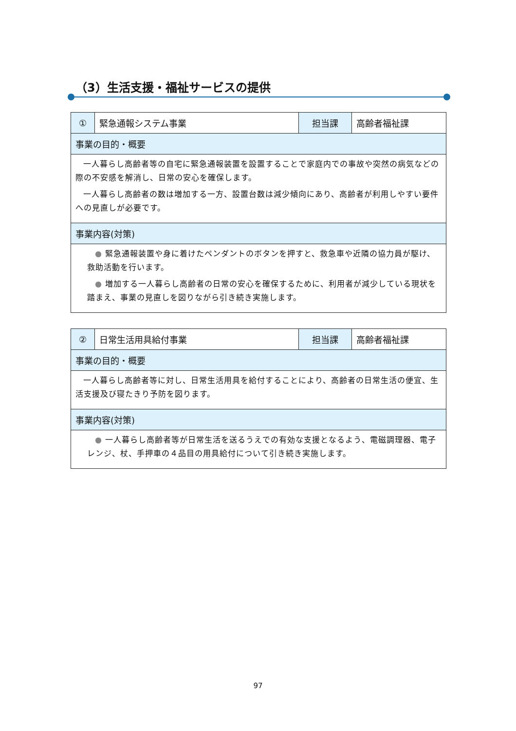（3）生活支援・福祉サービスの提供
| ① | 緊急通報システム事業 | 担当課 | 高齢者福祉課 |
| 事業の目的・概要 | | | |
| 一人暮らし高齢者等の自宅に緊急通報装置を設置することで家庭内での事故や突然の病気などの際の不安感を解消し、日常の安心を確保します。 一人暮らし高齢者の数は増加する一方、設置台数は減少傾向にあり、高齢者が利用しやすい要件への見直しが必要です。 | | | |
| 事業内容(対策) | | | |
| ● 緊急通報装置や身に着けたペンダントのボタンを押すと、救急車や近隣の協力員が駆け、救助活動を行います。 ● 増加する一人暮らし高齢者の日常の安心を確保するために、利用者が減少している現状を踏まえ、事業の見直しを図りながら引き続き実施します。 | | | |
| ② | 日常生活用具給付事業 | 担当課 | 高齢者福祉課 |
| 事業の目的・概要 | | | |
| 一人暮らし高齢者等に対し、日常生活用具を給付することにより、高齢者の日常生活の便宜、生活支援及び寝たきり予防を図ります。 | | | |
| 事業内容(対策) | | | |
| ● 一人暮らし高齢者等が日常生活を送るうえでの有効な支援となるよう、電磁調理器、電子レンジ、杖、手押車の４品目の用具給付について引き続き実施します。 | | | |
97